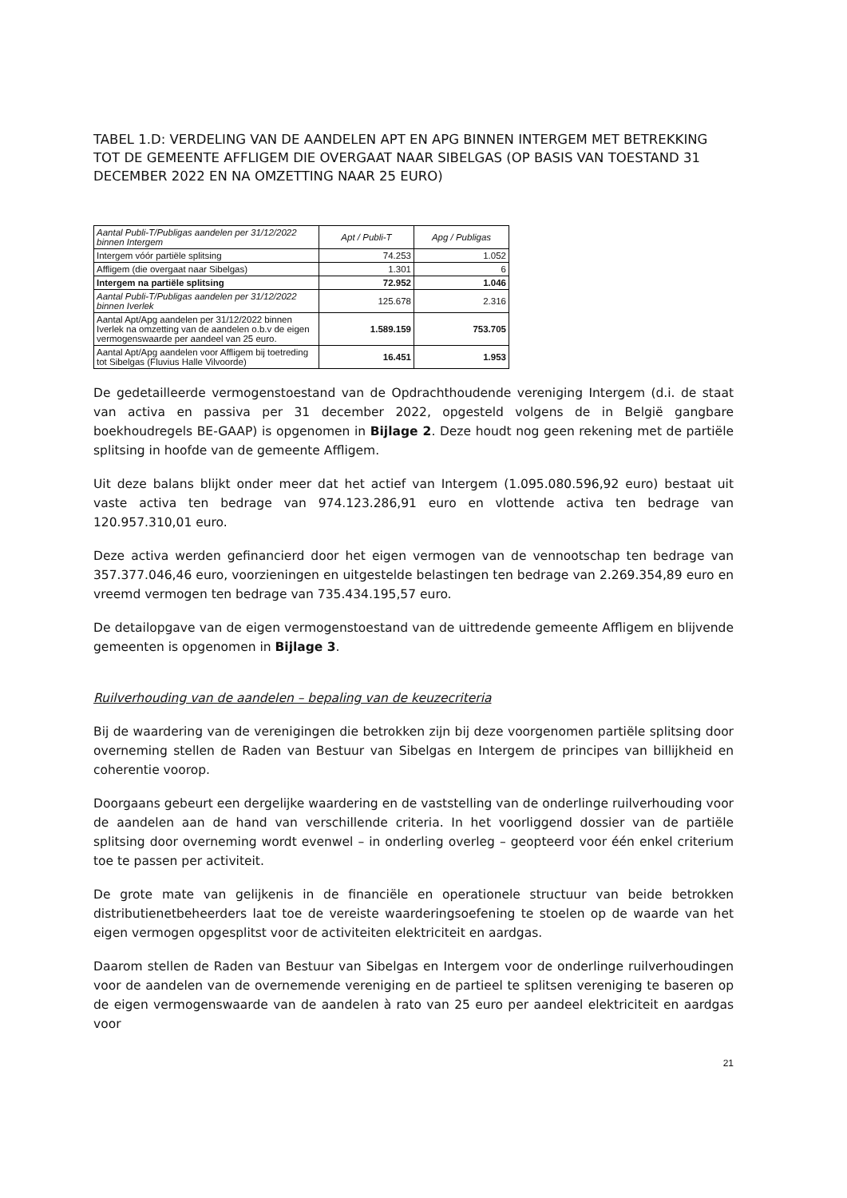TABEL 1.D: VERDELING VAN DE AANDELEN APT EN APG BINNEN INTERGEM MET BETREKKING TOT DE GEMEENTE AFFLIGEM DIE OVERGAAT NAAR SIBELGAS (OP BASIS VAN TOESTAND 31 DECEMBER 2022 EN NA OMZETTING NAAR 25 EURO)
| Aantal Publi-T/Publigas aandelen per 31/12/2022 binnen Intergem | Apt / Publi-T | Apg / Publigas |
| --- | --- | --- |
| Intergem vóór partiële splitsing | 74.253 | 1.052 |
| Affligem (die overgaat naar Sibelgas) | 1.301 | 6 |
| Intergem na partiële splitsing | 72.952 | 1.046 |
| Aantal Publi-T/Publigas aandelen per 31/12/2022 binnen Iverlek | 125.678 | 2.316 |
| Aantal Apt/Apg aandelen per 31/12/2022 binnen Iverlek na omzetting van de aandelen o.b.v de eigen vermogenswaarde per aandeel van 25 euro. | 1.589.159 | 753.705 |
| Aantal Apt/Apg aandelen voor Affligem bij toetreding tot Sibelgas (Fluvius Halle Vilvoorde) | 16.451 | 1.953 |
De gedetailleerde vermogenstoestand van de Opdrachthoudende vereniging Intergem (d.i. de staat van activa en passiva per 31 december 2022, opgesteld volgens de in België gangbare boekhoudregels BE-GAAP) is opgenomen in Bijlage 2. Deze houdt nog geen rekening met de partiële splitsing in hoofde van de gemeente Affligem.
Uit deze balans blijkt onder meer dat het actief van Intergem (1.095.080.596,92 euro) bestaat uit vaste activa ten bedrage van 974.123.286,91 euro en vlottende activa ten bedrage van 120.957.310,01 euro.
Deze activa werden gefinancierd door het eigen vermogen van de vennootschap ten bedrage van 357.377.046,46 euro, voorzieningen en uitgestelde belastingen ten bedrage van 2.269.354,89 euro en vreemd vermogen ten bedrage van 735.434.195,57 euro.
De detailopgave van de eigen vermogenstoestand van de uittredende gemeente Affligem en blijvende gemeenten is opgenomen in Bijlage 3.
Ruilverhouding van de aandelen – bepaling van de keuzecriteria
Bij de waardering van de verenigingen die betrokken zijn bij deze voorgenomen partiële splitsing door overneming stellen de Raden van Bestuur van Sibelgas en Intergem de principes van billijkheid en coherentie voorop.
Doorgaans gebeurt een dergelijke waardering en de vaststelling van de onderlinge ruilverhouding voor de aandelen aan de hand van verschillende criteria. In het voorliggend dossier van de partiële splitsing door overneming wordt evenwel – in onderling overleg – geopteerd voor één enkel criterium toe te passen per activiteit.
De grote mate van gelijkenis in de financiële en operationele structuur van beide betrokken distributienetbeheerders laat toe de vereiste waarderingsoefening te stoelen op de waarde van het eigen vermogen opgesplitst voor de activiteiten elektriciteit en aardgas.
Daarom stellen de Raden van Bestuur van Sibelgas en Intergem voor de onderlinge ruilverhoudingen voor de aandelen van de overnemende vereniging en de partieel te splitsen vereniging te baseren op de eigen vermogenswaarde van de aandelen à rato van 25 euro per aandeel elektriciteit en aardgas voor
21